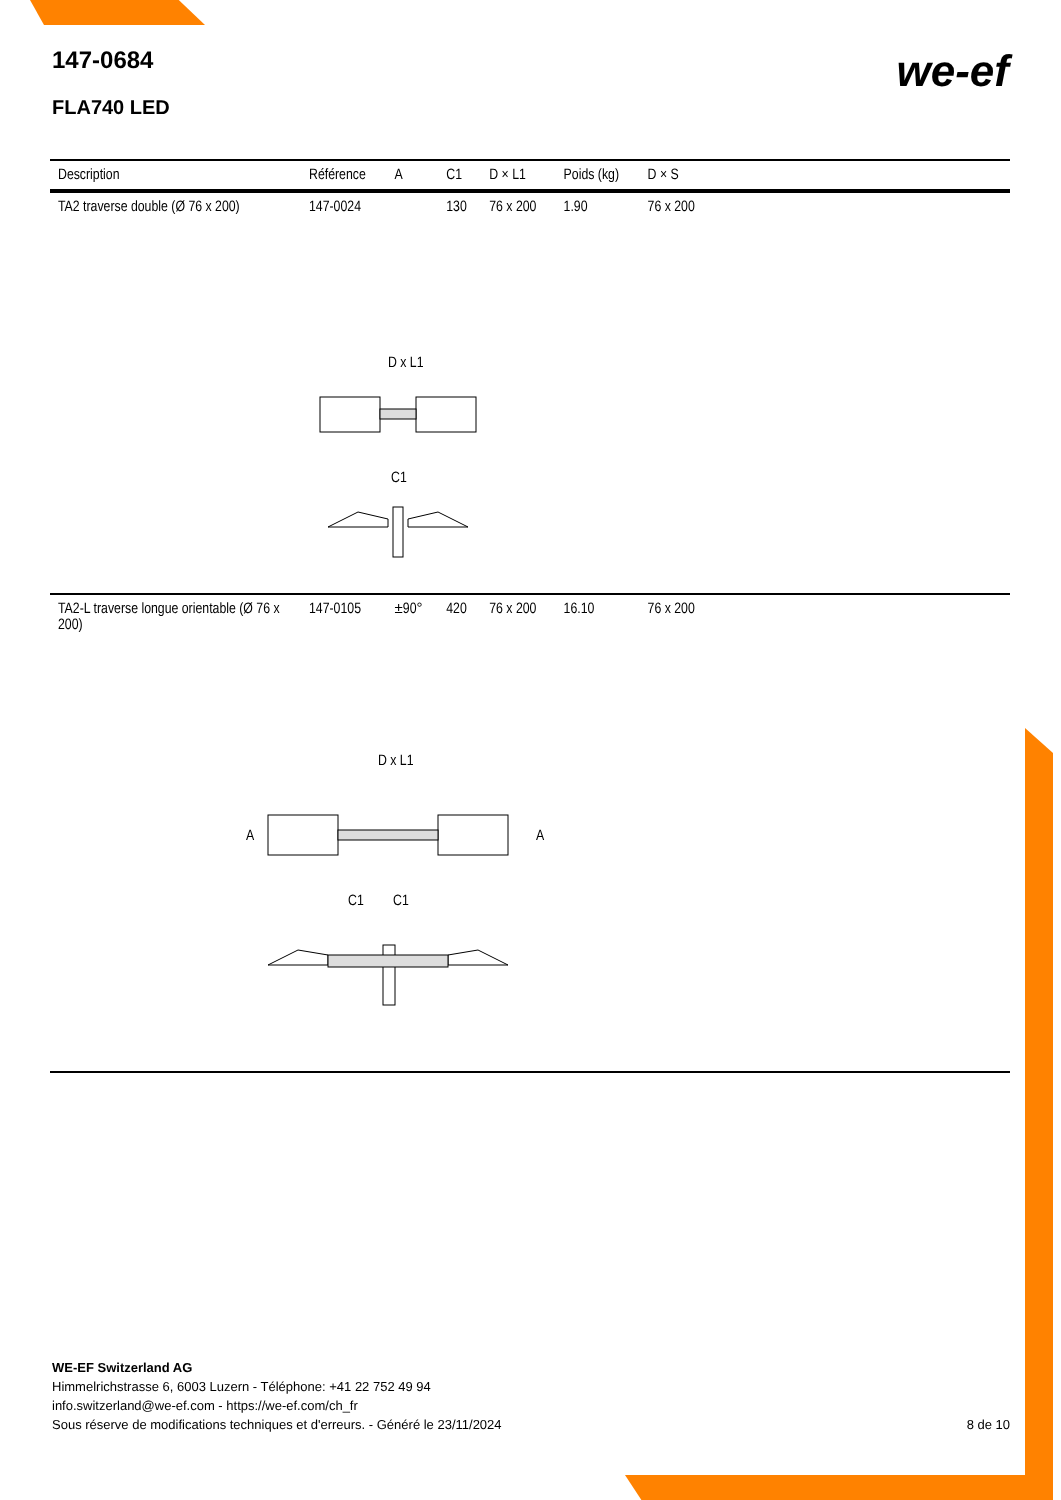147-0684
FLA740 LED
we-ef
| Description | Référence | A | C1 | D × L1 | Poids (kg) | D × S | |
| --- | --- | --- | --- | --- | --- | --- | --- |
| TA2 traverse double (Ø 76 x 200) | 147-0024 | | 130 | 76 x 200 | 1.90 | 76 x 200 | |
| D x L1 C1 | | | | | | | |
| TA2-L traverse longue orientable (Ø 76 x 200) | 147-0105 | ±90° | 420 | 76 x 200 | 16.10 | 76 x 200 | |
| D x L1 A A C1 C1 | | | | | | | |
WE-EF Switzerland AG
Himmelrichstrasse 6, 6003 Luzern - Téléphone: +41 22 752 49 94
info.switzerland@we-ef.com - https://we-ef.com/ch_fr
Sous réserve de modifications techniques et d'erreurs. - Généré le 23/11/2024
8 de 10